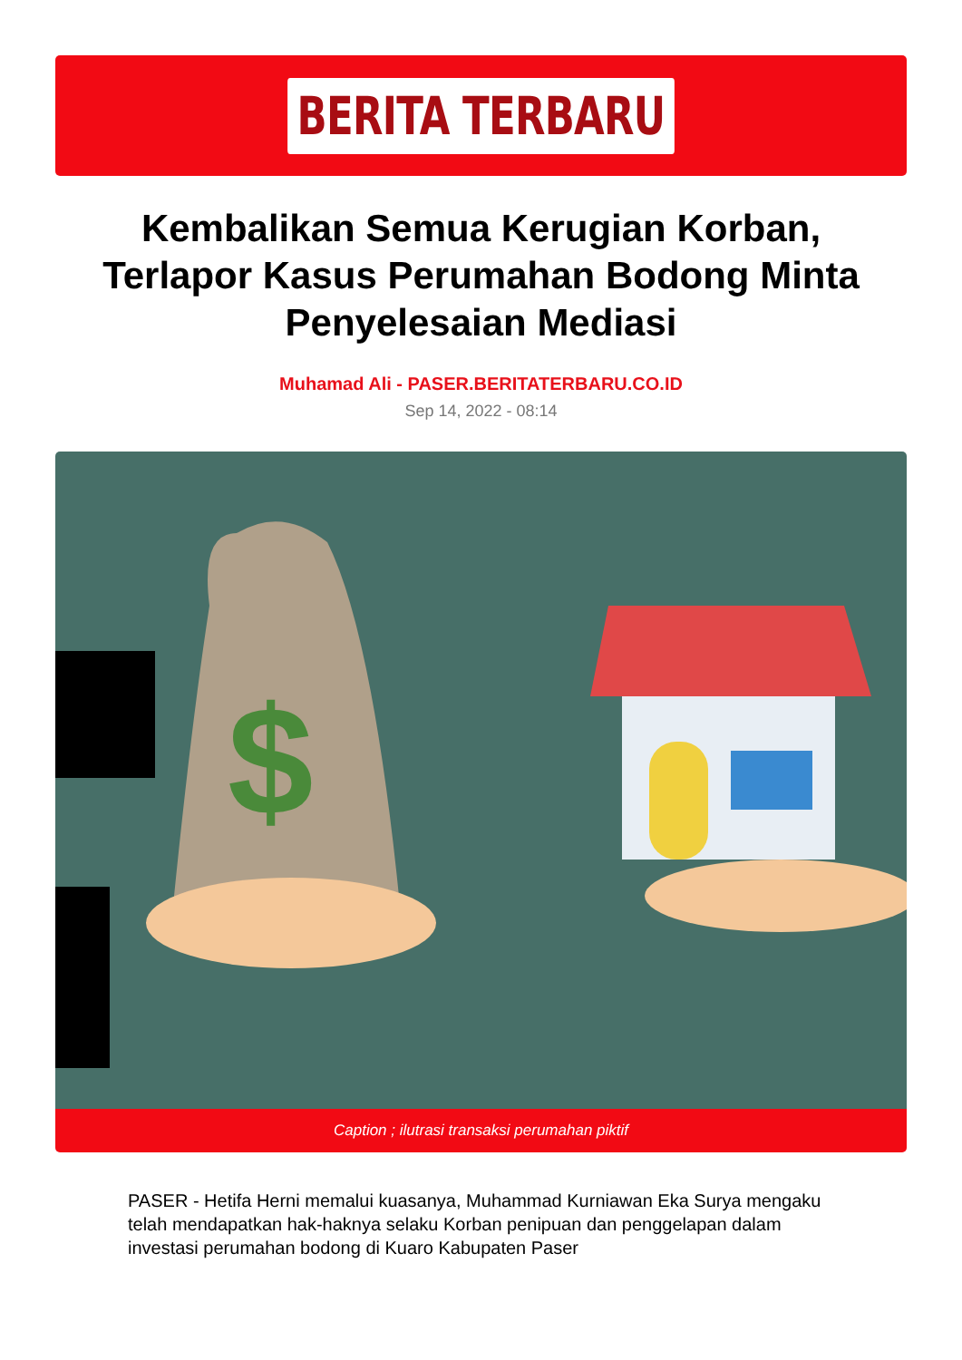BERITA TERBARU
Kembalikan Semua Kerugian Korban, Terlapor Kasus Perumahan Bodong Minta Penyelesaian Mediasi
Muhamad Ali - PASER.BERITATERBARU.CO.ID
Sep 14, 2022 - 08:14
$
Caption ; ilutrasi transaksi perumahan piktif
PASER - Hetifa Herni memalui kuasanya, Muhammad Kurniawan Eka Surya mengaku telah mendapatkan hak-haknya selaku Korban penipuan dan penggelapan dalam investasi perumahan bodong di Kuaro Kabupaten Paser